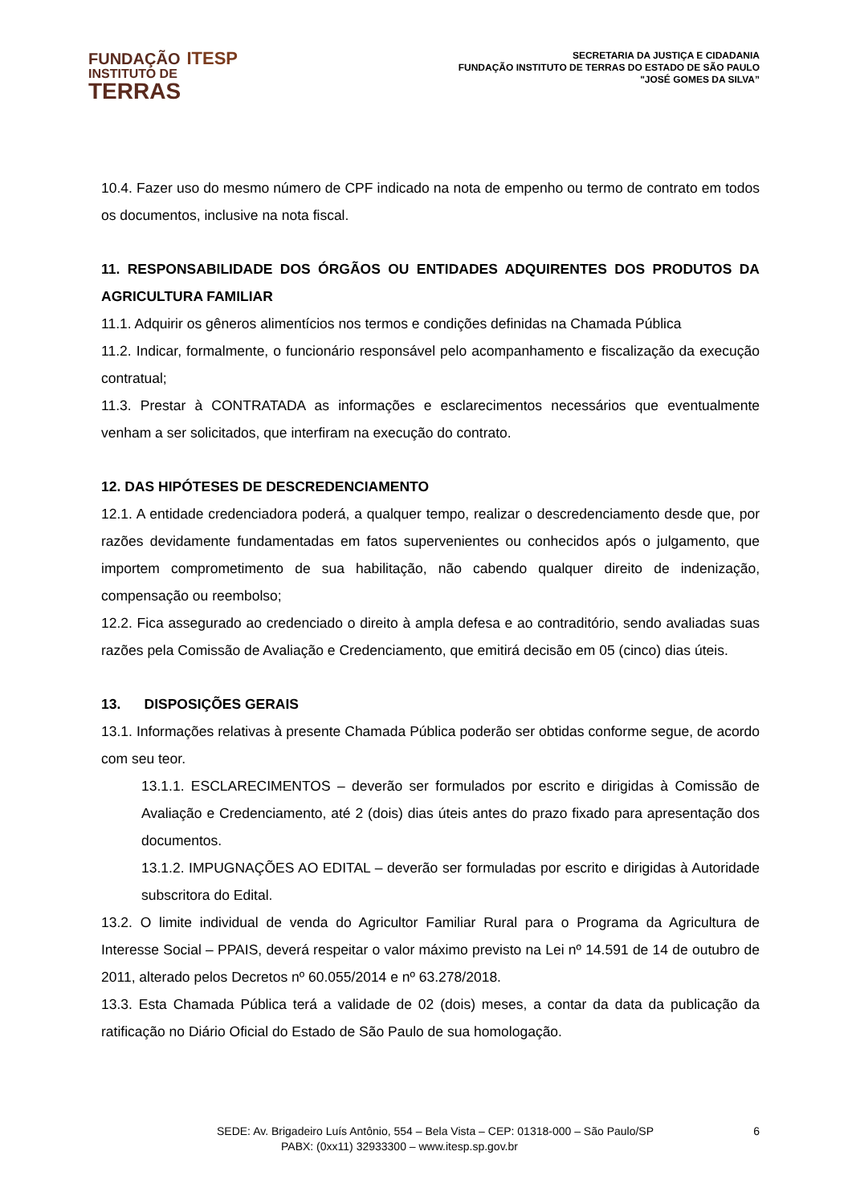FUNDAÇÃO ITESP
INSTITUTO DE
TERRAS
SECRETARIA DA JUSTIÇA E CIDADANIA
FUNDAÇÃO INSTITUTO DE TERRAS DO ESTADO DE SÃO PAULO
"JOSÉ GOMES DA SILVA”
10.4. Fazer uso do mesmo número de CPF indicado na nota de empenho ou termo de contrato em todos os documentos, inclusive na nota fiscal.
11. RESPONSABILIDADE DOS ÓRGÃOS OU ENTIDADES ADQUIRENTES DOS PRODUTOS DA AGRICULTURA FAMILIAR
11.1. Adquirir os gêneros alimentícios nos termos e condições definidas na Chamada Pública
11.2. Indicar, formalmente, o funcionário responsável pelo acompanhamento e fiscalização da execução contratual;
11.3. Prestar à CONTRATADA as informações e esclarecimentos necessários que eventualmente venham a ser solicitados, que interfiram na execução do contrato.
12. DAS HIPÓTESES DE DESCREDENCIAMENTO
12.1. A entidade credenciadora poderá, a qualquer tempo, realizar o descredenciamento desde que, por razões devidamente fundamentadas em fatos supervenientes ou conhecidos após o julgamento, que importem comprometimento de sua habilitação, não cabendo qualquer direito de indenização, compensação ou reembolso;
12.2. Fica assegurado ao credenciado o direito à ampla defesa e ao contraditório, sendo avaliadas suas razões pela Comissão de Avaliação e Credenciamento, que emitirá decisão em 05 (cinco) dias úteis.
13. DISPOSIÇÕES GERAIS
13.1. Informações relativas à presente Chamada Pública poderão ser obtidas conforme segue, de acordo com seu teor.
13.1.1. ESCLARECIMENTOS – deverão ser formulados por escrito e dirigidas à Comissão de Avaliação e Credenciamento, até 2 (dois) dias úteis antes do prazo fixado para apresentação dos documentos.
13.1.2. IMPUGNAÇÕES AO EDITAL – deverão ser formuladas por escrito e dirigidas à Autoridade subscritora do Edital.
13.2. O limite individual de venda do Agricultor Familiar Rural para o Programa da Agricultura de Interesse Social – PPAIS, deverá respeitar o valor máximo previsto na Lei nº 14.591 de 14 de outubro de 2011, alterado pelos Decretos nº 60.055/2014 e nº 63.278/2018.
13.3. Esta Chamada Pública terá a validade de 02 (dois) meses, a contar da data da publicação da ratificação no Diário Oficial do Estado de São Paulo de sua homologação.
SEDE: Av. Brigadeiro Luís Antônio, 554 – Bela Vista – CEP: 01318-000 – São Paulo/SP
PABX: (0xx11) 32933300 – www.itesp.sp.gov.br
6